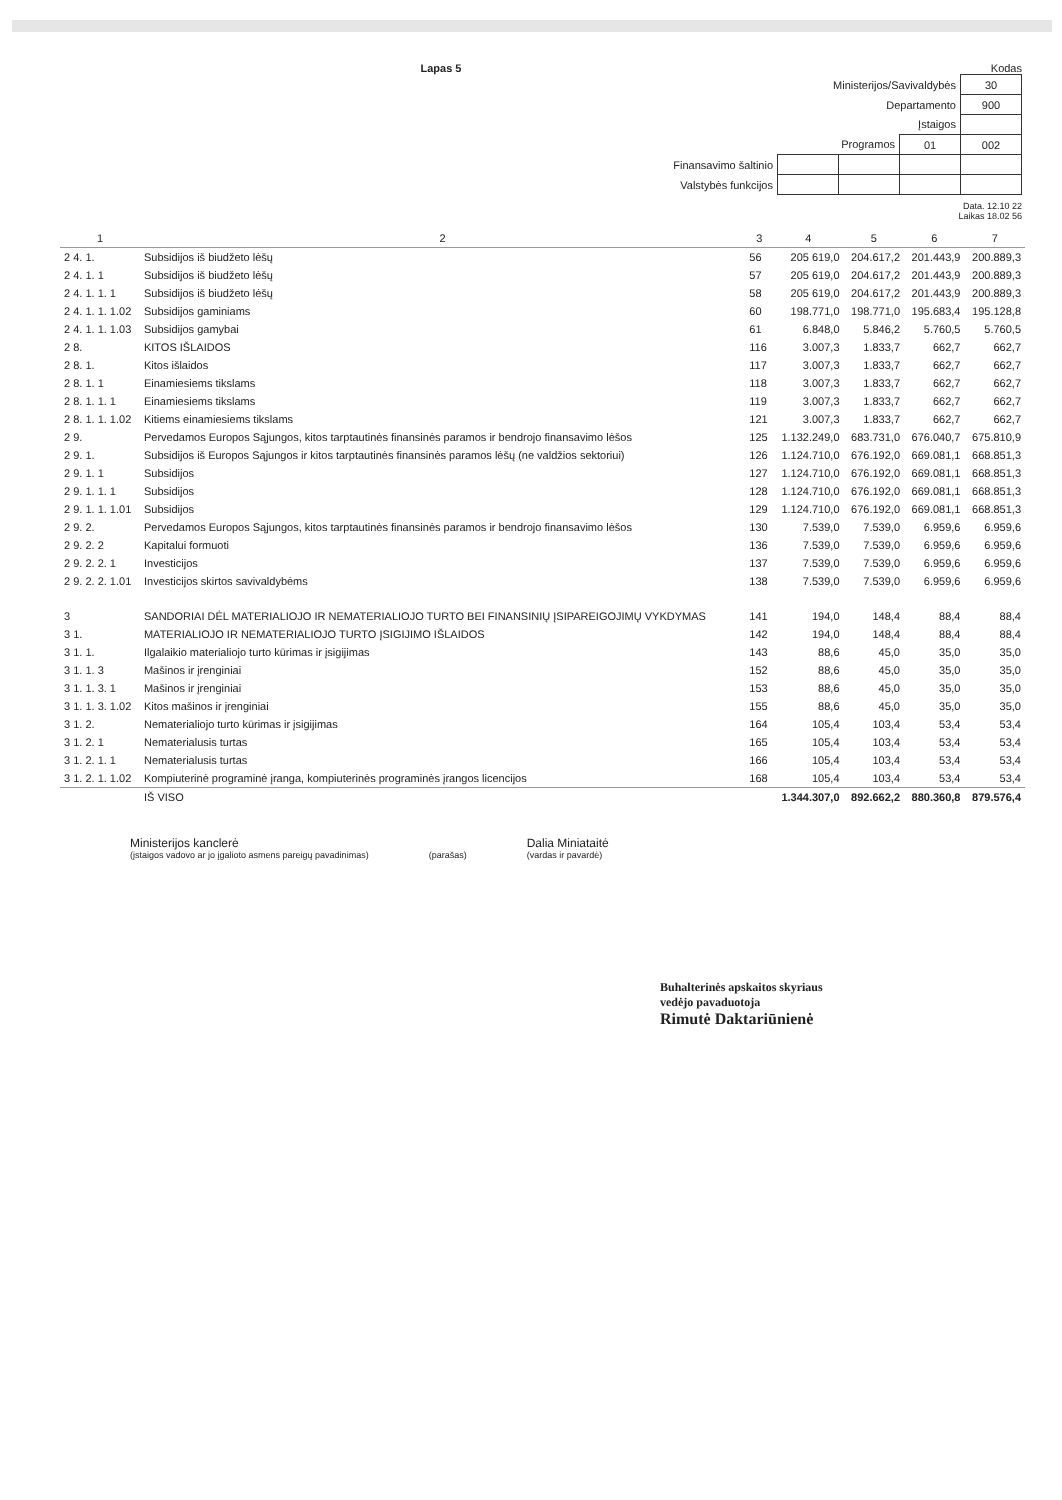Lapas 5 Kodas
| Ministerijos/Savivaldybės | | | | 30 |
| Departamento | | | | 900 |
| Įstaigos | | | | |
| Programos | | | 01 | 002 |
| Finansavimo šaltinio | | | | |
| Valstybės funkcijos | | | | |
Data. 12.10 22
Laikas 18.02 56
| 1 | 2 | 3 | 4 | 5 | 6 | 7 |
| --- | --- | --- | --- | --- | --- | --- |
| 2 4. 1. | Subsidijos iš biudžeto lėšų | 56 | 205 619,0 | 204.617,2 | 201.443,9 | 200.889,3 |
| 2 4. 1. 1 | Subsidijos iš biudžeto lėšų | 57 | 205 619,0 | 204.617,2 | 201.443,9 | 200.889,3 |
| 2 4. 1. 1. 1 | Subsidijos iš biudžeto lėšų | 58 | 205 619,0 | 204.617,2 | 201.443,9 | 200.889,3 |
| 2 4. 1. 1. 1.02 | Subsidijos gaminiams | 60 | 198.771,0 | 198.771,0 | 195.683,4 | 195.128,8 |
| 2 4. 1. 1. 1.03 | Subsidijos gamybai | 61 | 6.848,0 | 5.846,2 | 5.760,5 | 5.760,5 |
| 2 8. | KITOS IŠLAIDOS | 116 | 3.007,3 | 1.833,7 | 662,7 | 662,7 |
| 2 8. 1. | Kitos išlaidos | 117 | 3.007,3 | 1.833,7 | 662,7 | 662,7 |
| 2 8. 1. 1 | Einamiesiems tikslams | 118 | 3.007,3 | 1.833,7 | 662,7 | 662,7 |
| 2 8. 1. 1. 1 | Einamiesiems tikslams | 119 | 3.007,3 | 1.833,7 | 662,7 | 662,7 |
| 2 8. 1. 1. 1.02 | Kitiems einamiesiems tikslams | 121 | 3.007,3 | 1.833,7 | 662,7 | 662,7 |
| 2 9. | Pervedamos Europos Sąjungos, kitos tarptautinės finansinės paramos ir bendrojo finansavimo lėšos | 125 | 1.132.249,0 | 683.731,0 | 676.040,7 | 675.810,9 |
| 2 9. 1. | Subsidijos iš Europos Sąjungos ir kitos tarptautinės finansinės paramos lėšų (ne valdžios sektoriui) | 126 | 1.124.710,0 | 676.192,0 | 669.081,1 | 668.851,3 |
| 2 9. 1. 1 | Subsidijos | 127 | 1.124.710,0 | 676.192,0 | 669.081,1 | 668.851,3 |
| 2 9. 1. 1. 1 | Subsidijos | 128 | 1.124.710,0 | 676.192,0 | 669.081,1 | 668.851,3 |
| 2 9. 1. 1. 1.01 | Subsidijos | 129 | 1.124.710,0 | 676.192,0 | 669.081,1 | 668.851,3 |
| 2 9. 2. | Pervedamos Europos Sąjungos, kitos tarptautinės finansinės paramos ir bendrojo finansavimo lėšos | 130 | 7.539,0 | 7.539,0 | 6.959,6 | 6.959,6 |
| 2 9. 2. 2 | Kapitalui formuoti | 136 | 7.539,0 | 7.539,0 | 6.959,6 | 6.959,6 |
| 2 9. 2. 2. 1 | Investicijos | 137 | 7.539,0 | 7.539,0 | 6.959,6 | 6.959,6 |
| 2 9. 2. 2. 1.01 | Investicijos skirtos savivaldybėms | 138 | 7.539,0 | 7.539,0 | 6.959,6 | 6.959,6 |
| 3 | SANDORIAI DĖL MATERIALIOJO IR NEMATERIALIOJO TURTO BEI FINANSINIŲ ĮSIPAREIGOJIMŲ VYKDYMAS | 141 | 194,0 | 148,4 | 88,4 | 88,4 |
| 3 1. | MATERIALIOJO IR NEMATERIALIOJO TURTO ĮSIGIJIMO IŠLAIDOS | 142 | 194,0 | 148,4 | 88,4 | 88,4 |
| 3 1. 1. | Ilgalaikio materialiojo turto kūrimas ir įsigijimas | 143 | 88,6 | 45,0 | 35,0 | 35,0 |
| 3 1. 1. 3 | Mašinos ir įrenginiai | 152 | 88,6 | 45,0 | 35,0 | 35,0 |
| 3 1. 1. 3. 1 | Mašinos ir įrenginiai | 153 | 88,6 | 45,0 | 35,0 | 35,0 |
| 3 1. 1. 3. 1.02 | Kitos mašinos ir įrenginiai | 155 | 88,6 | 45,0 | 35,0 | 35,0 |
| 3 1. 2. | Nematerialiojo turto kūrimas ir įsigijimas | 164 | 105,4 | 103,4 | 53,4 | 53,4 |
| 3 1. 2. 1 | Nematerialusis turtas | 165 | 105,4 | 103,4 | 53,4 | 53,4 |
| 3 1. 2. 1. 1 | Nematerialusis turtas | 166 | 105,4 | 103,4 | 53,4 | 53,4 |
| 3 1. 2. 1. 1.02 | Kompiuterinė programinė įranga, kompiuterinės programinės įrangos licencijos | 168 | 105,4 | 103,4 | 53,4 | 53,4 |
| | IŠ VISO | | 1.344.307,0 | 892.662,2 | 880.360,8 | 879.576,4 |
Ministerijos kanclerė
(įstaigos vadovo ar jo įgalioto asmens pareigų pavadinimas)
(parašas)
Dalia Miniataitė
(vardas ir pavardė)
Buhalterinės apskaitos skyriaus
vedėjo pavaduotoja
Rimutė Daktariūnienė